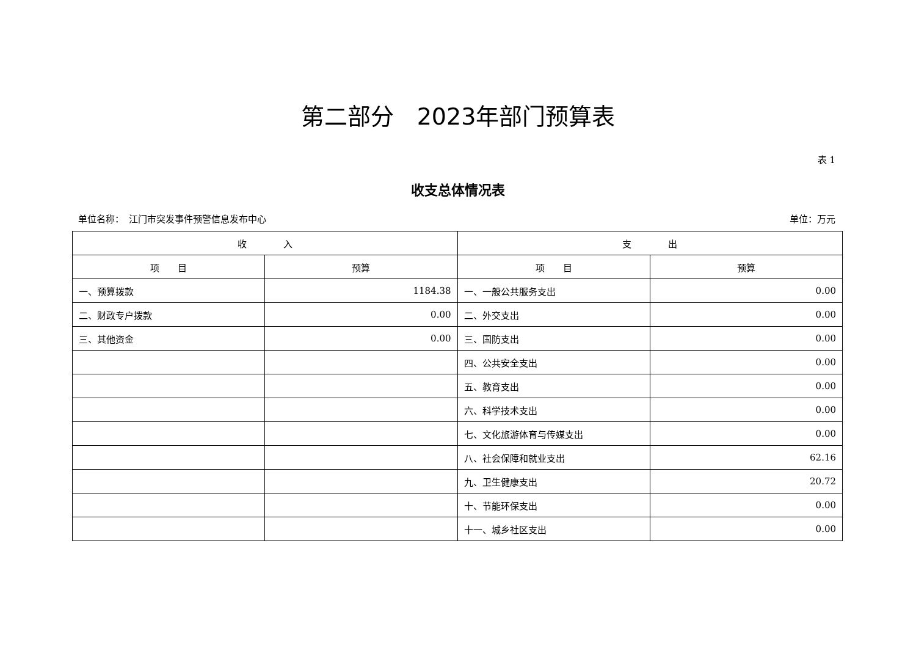第二部分　2023年部门预算表
表 1
收支总体情况表
单位名称：　江门市突发事件预警信息发布中心 单位：万元
| 收 入 | | 支 出 | |
| --- | --- | --- | --- |
| 项 目 | 预算 | 项 目 | 预算 |
| 一、预算拨款 | 1184.38 | 一、一般公共服务支出 | 0.00 |
| 二、财政专户拨款 | 0.00 | 二、外交支出 | 0.00 |
| 三、其他资金 | 0.00 | 三、国防支出 | 0.00 |
| | | 四、公共安全支出 | 0.00 |
| | | 五、教育支出 | 0.00 |
| | | 六、科学技术支出 | 0.00 |
| | | 七、文化旅游体育与传媒支出 | 0.00 |
| | | 八、社会保障和就业支出 | 62.16 |
| | | 九、卫生健康支出 | 20.72 |
| | | 十、节能环保支出 | 0.00 |
| | | 十一、城乡社区支出 | 0.00 |